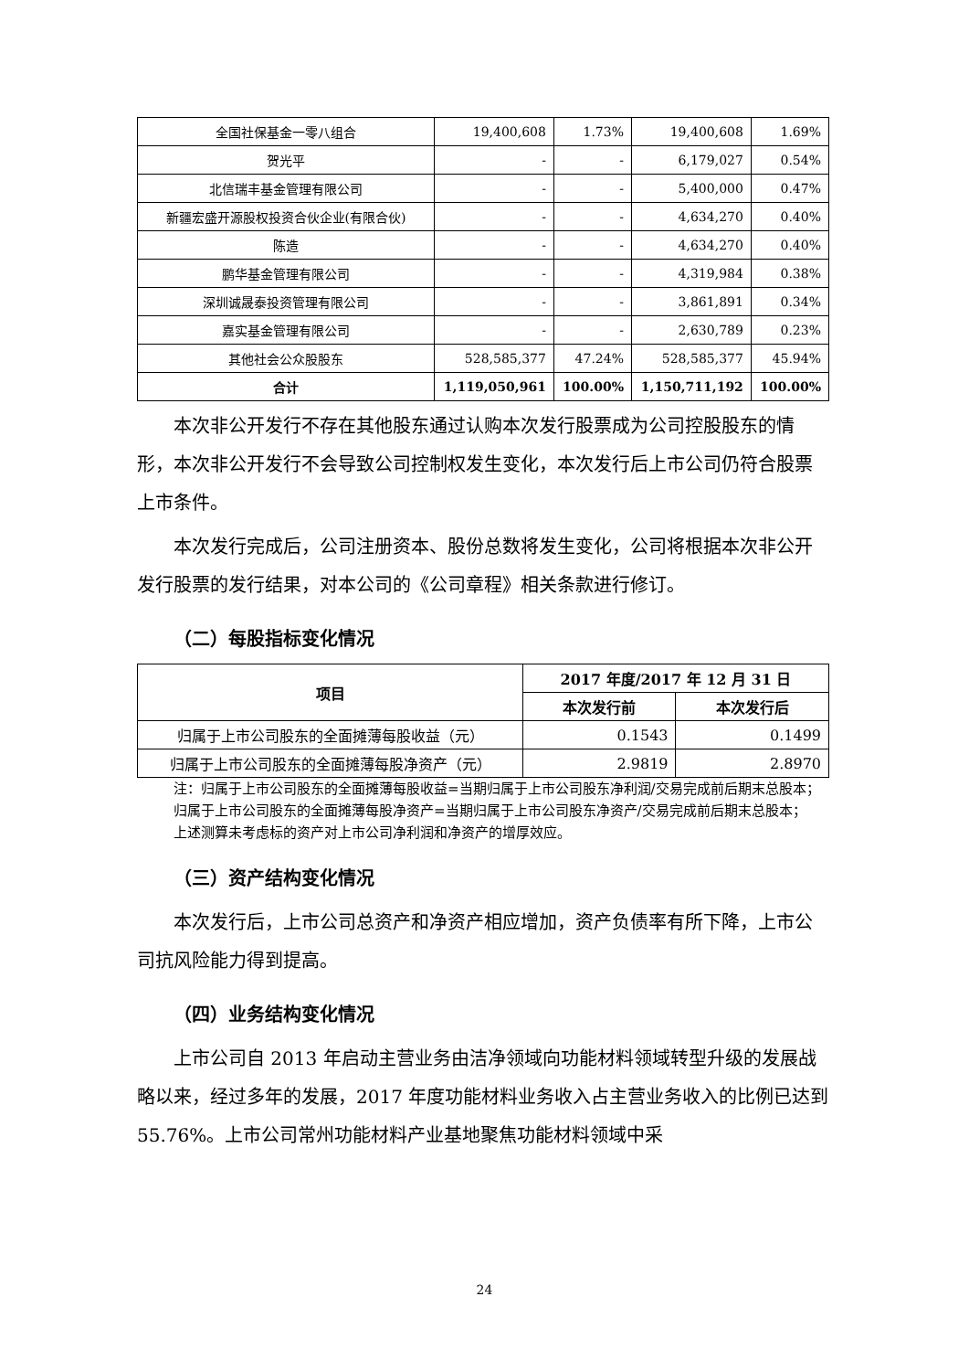| 全国社保基金一零八组合 | 19,400,608 | 1.73% | 19,400,608 | 1.69% |
| 贺光平 | - | - | 6,179,027 | 0.54% |
| 北信瑞丰基金管理有限公司 | - | - | 5,400,000 | 0.47% |
| 新疆宏盛开源股权投资合伙企业(有限合伙) | - | - | 4,634,270 | 0.40% |
| 陈造 | - | - | 4,634,270 | 0.40% |
| 鹏华基金管理有限公司 | - | - | 4,319,984 | 0.38% |
| 深圳诚晟泰投资管理有限公司 | - | - | 3,861,891 | 0.34% |
| 嘉实基金管理有限公司 | - | - | 2,630,789 | 0.23% |
| 其他社会公众股股东 | 528,585,377 | 47.24% | 528,585,377 | 45.94% |
| 合计 | 1,119,050,961 | 100.00% | 1,150,711,192 | 100.00% |
本次非公开发行不存在其他股东通过认购本次发行股票成为公司控股股东的情形，本次非公开发行不会导致公司控制权发生变化，本次发行后上市公司仍符合股票上市条件。
本次发行完成后，公司注册资本、股份总数将发生变化，公司将根据本次非公开发行股票的发行结果，对本公司的《公司章程》相关条款进行修订。
（二）每股指标变化情况
| 项目 | 2017 年度/2017 年 12 月 31 日 | |
| --- | --- | --- |
| | 本次发行前 | 本次发行后 |
| 归属于上市公司股东的全面摊薄每股收益（元） | 0.1543 | 0.1499 |
| 归属于上市公司股东的全面摊薄每股净资产（元） | 2.9819 | 2.8970 |
注：归属于上市公司股东的全面摊薄每股收益=当期归属于上市公司股东净利润/交易完成前后期末总股本；
归属于上市公司股东的全面摊薄每股净资产=当期归属于上市公司股东净资产/交易完成前后期末总股本；
上述测算未考虑标的资产对上市公司净利润和净资产的增厚效应。
（三）资产结构变化情况
本次发行后，上市公司总资产和净资产相应增加，资产负债率有所下降，上市公司抗风险能力得到提高。
（四）业务结构变化情况
上市公司自 2013 年启动主营业务由洁净领域向功能材料领域转型升级的发展战略以来，经过多年的发展，2017 年度功能材料业务收入占主营业务收入的比例已达到 55.76%。上市公司常州功能材料产业基地聚焦功能材料领域中采
24